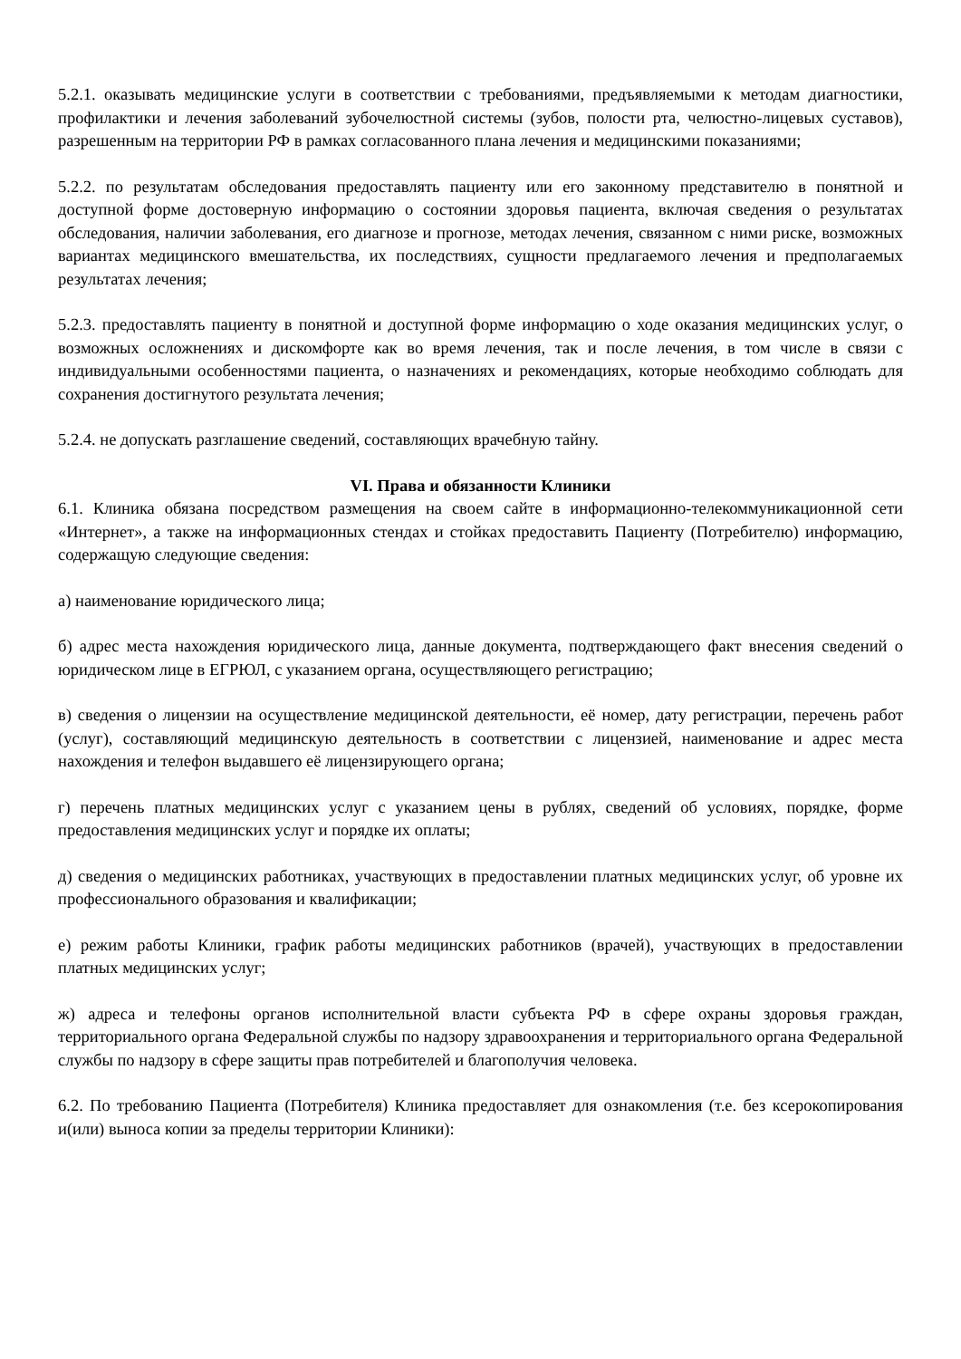5.2.1. оказывать медицинские услуги в соответствии с требованиями, предъявляемыми к методам диагностики, профилактики и лечения заболеваний зубочелюстной системы (зубов, полости рта, челюстно-лицевых суставов), разрешенным на территории РФ в рамках согласованного плана лечения и медицинскими показаниями;
5.2.2. по результатам обследования предоставлять пациенту или его законному представителю в понятной и доступной форме достоверную информацию о состоянии здоровья пациента, включая сведения о результатах обследования, наличии заболевания, его диагнозе и прогнозе, методах лечения, связанном с ними риске, возможных вариантах медицинского вмешательства, их последствиях, сущности предлагаемого лечения и предполагаемых результатах лечения;
5.2.3. предоставлять пациенту в понятной и доступной форме информацию о ходе оказания медицинских услуг, о возможных осложнениях и дискомфорте как во время лечения, так и после лечения, в том числе в связи с индивидуальными особенностями пациента, о назначениях и рекомендациях, которые необходимо соблюдать для сохранения достигнутого результата лечения;
5.2.4. не допускать разглашение сведений, составляющих врачебную тайну.
VI. Права и обязанности Клиники
6.1. Клиника обязана посредством размещения на своем сайте в информационно-телекоммуникационной сети «Интернет», а также на информационных стендах и стойках предоставить Пациенту (Потребителю) информацию, содержащую следующие сведения:
а) наименование юридического лица;
б) адрес места нахождения юридического лица, данные документа, подтверждающего факт внесения сведений о юридическом лице в ЕГРЮЛ, с указанием органа, осуществляющего регистрацию;
в) сведения о лицензии на осуществление медицинской деятельности, её номер, дату регистрации, перечень работ (услуг), составляющий медицинскую деятельность в соответствии с лицензией, наименование и адрес места нахождения и телефон выдавшего её лицензирующего органа;
г) перечень платных медицинских услуг с указанием цены в рублях, сведений об условиях, порядке, форме предоставления медицинских услуг и порядке их оплаты;
д) сведения о медицинских работниках, участвующих в предоставлении платных медицинских услуг, об уровне их профессионального образования и квалификации;
е) режим работы Клиники, график работы медицинских работников (врачей), участвующих в предоставлении платных медицинских услуг;
ж) адреса и телефоны органов исполнительной власти субъекта РФ в сфере охраны здоровья граждан, территориального органа Федеральной службы по надзору здравоохранения и территориального органа Федеральной службы по надзору в сфере защиты прав потребителей и благополучия человека.
6.2. По требованию Пациента (Потребителя) Клиника предоставляет для ознакомления (т.е. без ксерокопирования и(или) выноса копии за пределы территории Клиники):